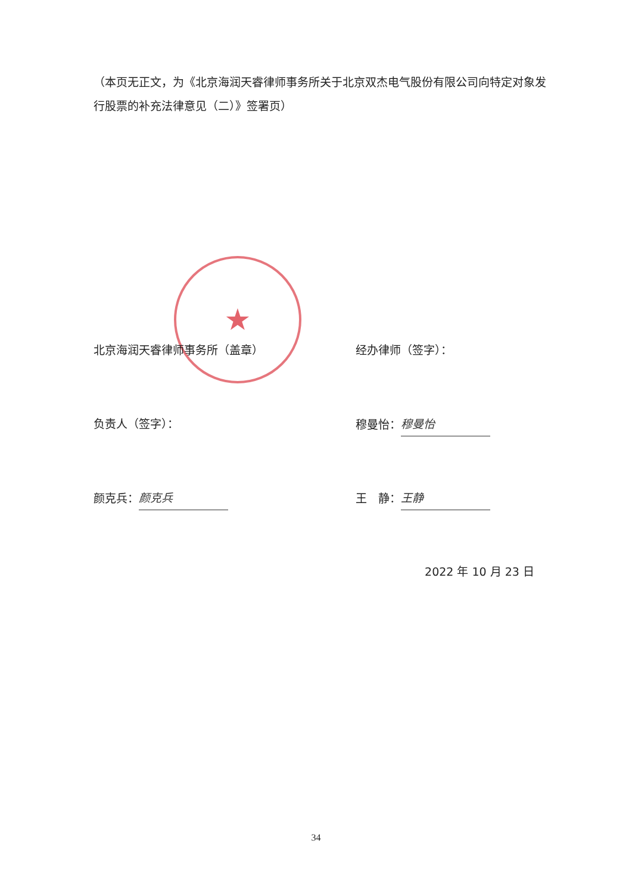★
（本页无正文，为《北京海润天睿律师事务所关于北京双杰电气股份有限公司向特定对象发行股票的补充法律意见（二）》签署页）
北京海润天睿律师事务所（盖章） 经办律师（签字）：
负责人（签字）： 穆曼怡： 穆曼怡
颜克兵： 颜克兵 王　静： 王静
2022 年 10 月 23 日
34